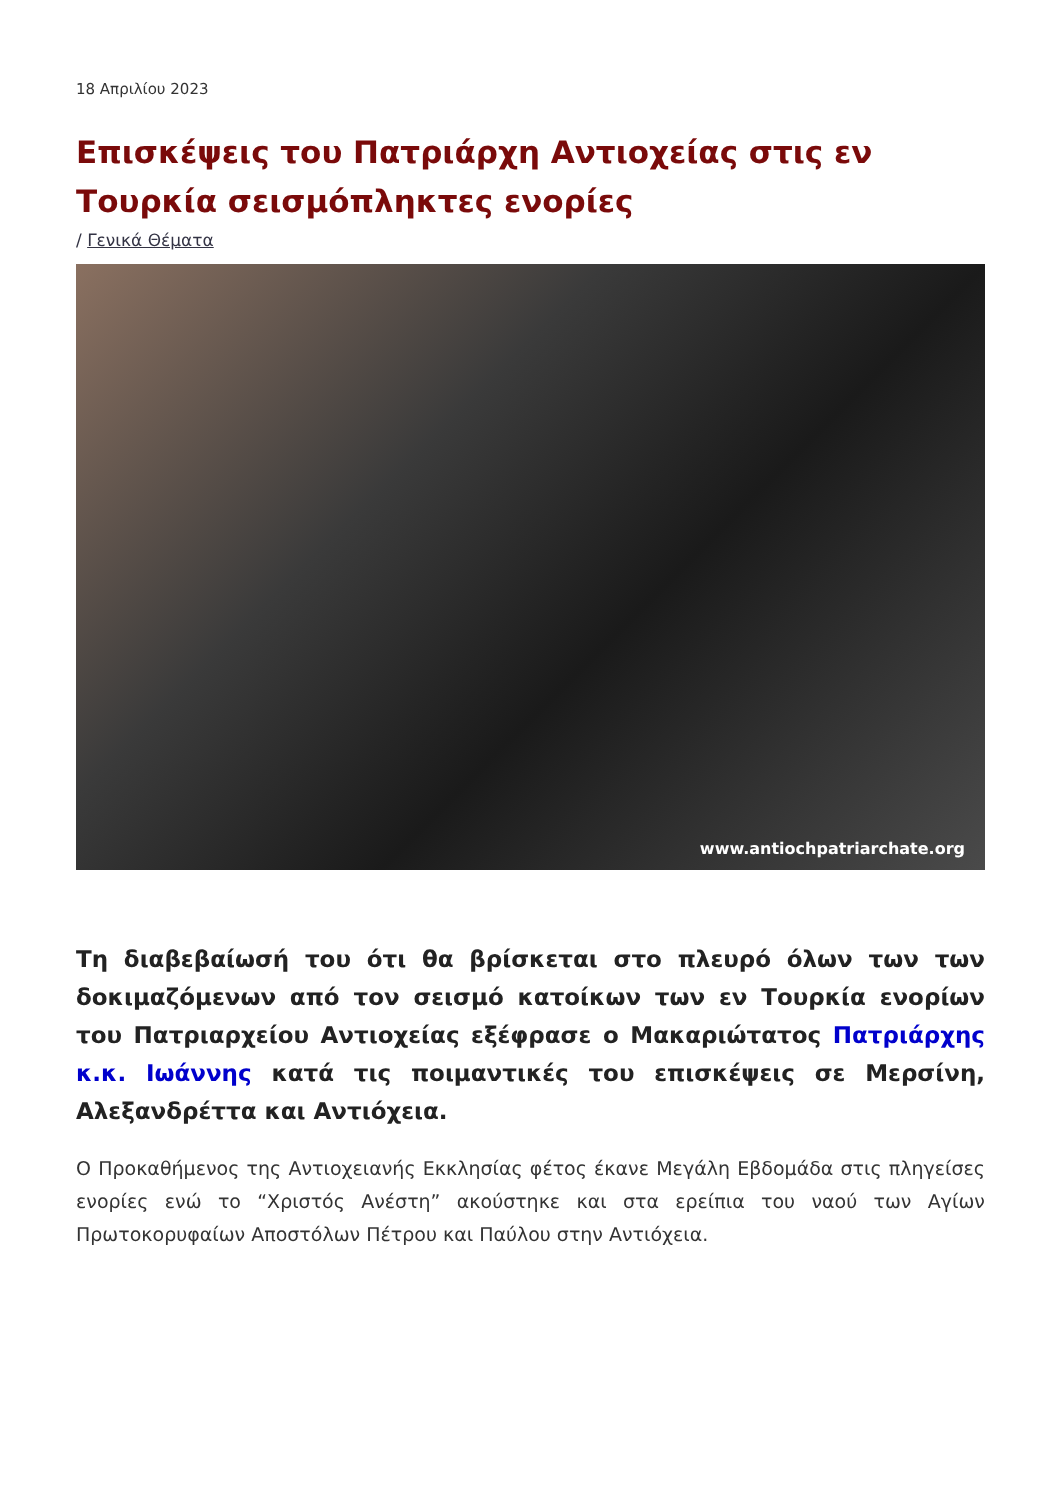18 Απριλίου 2023
Επισκέψεις του Πατριάρχη Αντιοχείας στις εν Τουρκία σεισμόπληκτες ενορίες
/ Γενικά Θέματα
www.antiochpatriarchate.org
Τη διαβεβαίωσή του ότι θα βρίσκεται στο πλευρό όλων των των δοκιμαζόμενων από τον σεισμό κατοίκων των εν Τουρκία ενορίων του Πατριαρχείου Αντιοχείας εξέφρασε ο Μακαριώτατος Πατριάρχης κ.κ. Ιωάννης κατά τις ποιμαντικές του επισκέψεις σε Μερσίνη, Αλεξανδρέττα και Αντιόχεια.
Ο Προκαθήμενος της Αντιοχειανής Εκκλησίας φέτος έκανε Μεγάλη Εβδομάδα στις πληγείσες ενορίες ενώ το “Χριστός Ανέστη” ακούστηκε και στα ερείπια του ναού των Αγίων Πρωτοκορυφαίων Αποστόλων Πέτρου και Παύλου στην Αντιόχεια.